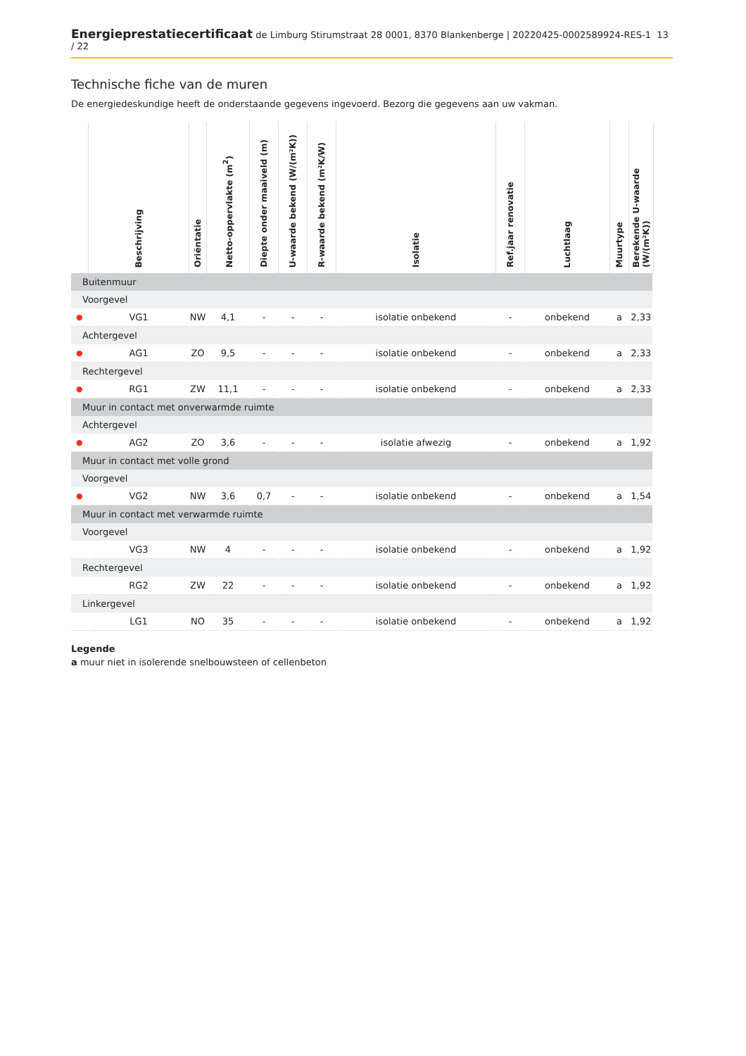Energieprestatiecertificaat de Limburg Stirumstraat 28 0001, 8370 Blankenberge | 20220425-0002589924-RES-1 13 / 22
Technische fiche van de muren
De energiedeskundige heeft de onderstaande gegevens ingevoerd. Bezorg die gegevens aan uw vakman.
| | Beschrijving | Oriëntatie | Netto-oppervlakte (m<sup>2</sup>) | Diepte onder maaiveld (m) | U-waarde bekend (W/(m²K)) | R-waarde bekend (m²K/W) | Isolatie | Ref.jaar renovatie | Luchtlaag | Muurtype | Berekende U-waarde (W/(m²K)) |
| --- | --- | --- | --- | --- | --- | --- | --- | --- | --- | --- | --- |
| Buitenmuur | | | | | | | | | | | |
| Voorgevel | | | | | | | | | | | |
| ● | VG1 | NW | 4,1 | - | - | - | isolatie onbekend | - | onbekend | a | 2,33 |
| Achtergevel | | | | | | | | | | | |
| ● | AG1 | ZO | 9,5 | - | - | - | isolatie onbekend | - | onbekend | a | 2,33 |
| Rechtergevel | | | | | | | | | | | |
| ● | RG1 | ZW | 11,1 | - | - | - | isolatie onbekend | - | onbekend | a | 2,33 |
| Muur in contact met onverwarmde ruimte | | | | | | | | | | | |
| Achtergevel | | | | | | | | | | | |
| ● | AG2 | ZO | 3,6 | - | - | - | isolatie afwezig | - | onbekend | a | 1,92 |
| Muur in contact met volle grond | | | | | | | | | | | |
| Voorgevel | | | | | | | | | | | |
| ● | VG2 | NW | 3,6 | 0,7 | - | - | isolatie onbekend | - | onbekend | a | 1,54 |
| Muur in contact met verwarmde ruimte | | | | | | | | | | | |
| Voorgevel | | | | | | | | | | | |
| | VG3 | NW | 4 | - | - | - | isolatie onbekend | - | onbekend | a | 1,92 |
| Rechtergevel | | | | | | | | | | | |
| | RG2 | ZW | 22 | - | - | - | isolatie onbekend | - | onbekend | a | 1,92 |
| Linkergevel | | | | | | | | | | | |
| | LG1 | NO | 35 | - | - | - | isolatie onbekend | - | onbekend | a | 1,92 |
Legende
a muur niet in isolerende snelbouwsteen of cellenbeton